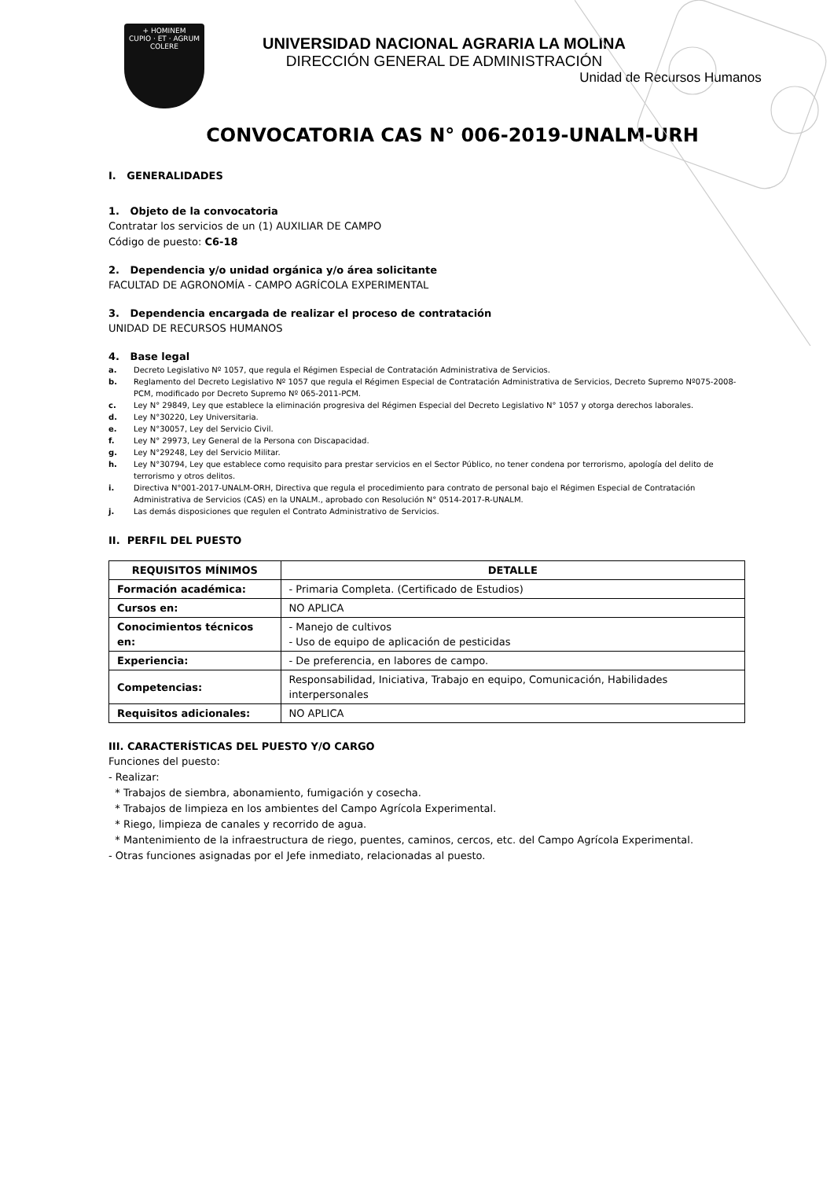+ HOMINEM
CUPIO · ET · AGRUM
COLERE
UNIVERSIDAD NACIONAL AGRARIA LA MOLINA
DIRECCIÓN GENERAL DE ADMINISTRACIÓN
Unidad de Recursos Humanos
CONVOCATORIA CAS N° 006-2019-UNALM-URH
I. GENERALIDADES
1. Objeto de la convocatoria
Contratar los servicios de un (1) AUXILIAR DE CAMPO
Código de puesto: C6-18
2. Dependencia y/o unidad orgánica y/o área solicitante
FACULTAD DE AGRONOMÍA - CAMPO AGRÍCOLA EXPERIMENTAL
3. Dependencia encargada de realizar el proceso de contratación
UNIDAD DE RECURSOS HUMANOS
4. Base legal
a. Decreto Legislativo Nº 1057, que regula el Régimen Especial de Contratación Administrativa de Servicios.
b. Reglamento del Decreto Legislativo Nº 1057 que regula el Régimen Especial de Contratación Administrativa de Servicios, Decreto Supremo Nº075-2008-PCM, modificado por Decreto Supremo Nº 065-2011-PCM.
c. Ley N° 29849, Ley que establece la eliminación progresiva del Régimen Especial del Decreto Legislativo N° 1057 y otorga derechos laborales.
d. Ley N°30220, Ley Universitaria.
e. Ley N°30057, Ley del Servicio Civil.
f. Ley N° 29973, Ley General de la Persona con Discapacidad.
g. Ley N°29248, Ley del Servicio Militar.
h. Ley N°30794, Ley que establece como requisito para prestar servicios en el Sector Público, no tener condena por terrorismo, apología del delito de terrorismo y otros delitos.
i. Directiva N°001-2017-UNALM-ORH, Directiva que regula el procedimiento para contrato de personal bajo el Régimen Especial de Contratación Administrativa de Servicios (CAS) en la UNALM., aprobado con Resolución N° 0514-2017-R-UNALM.
j. Las demás disposiciones que regulen el Contrato Administrativo de Servicios.
II. PERFIL DEL PUESTO
| REQUISITOS MÍNIMOS | DETALLE |
| --- | --- |
| Formación académica: | - Primaria Completa. (Certificado de Estudios) |
| Cursos en: | NO APLICA |
| Conocimientos técnicos en: | - Manejo de cultivos - Uso de equipo de aplicación de pesticidas |
| Experiencia: | - De preferencia, en labores de campo. |
| Competencias: | Responsabilidad, Iniciativa, Trabajo en equipo, Comunicación, Habilidades interpersonales |
| Requisitos adicionales: | NO APLICA |
III. CARACTERÍSTICAS DEL PUESTO Y/O CARGO
Funciones del puesto:
- Realizar:
* Trabajos de siembra, abonamiento, fumigación y cosecha.
* Trabajos de limpieza en los ambientes del Campo Agrícola Experimental.
* Riego, limpieza de canales y recorrido de agua.
* Mantenimiento de la infraestructura de riego, puentes, caminos, cercos, etc. del Campo Agrícola Experimental.
- Otras funciones asignadas por el Jefe inmediato, relacionadas al puesto.